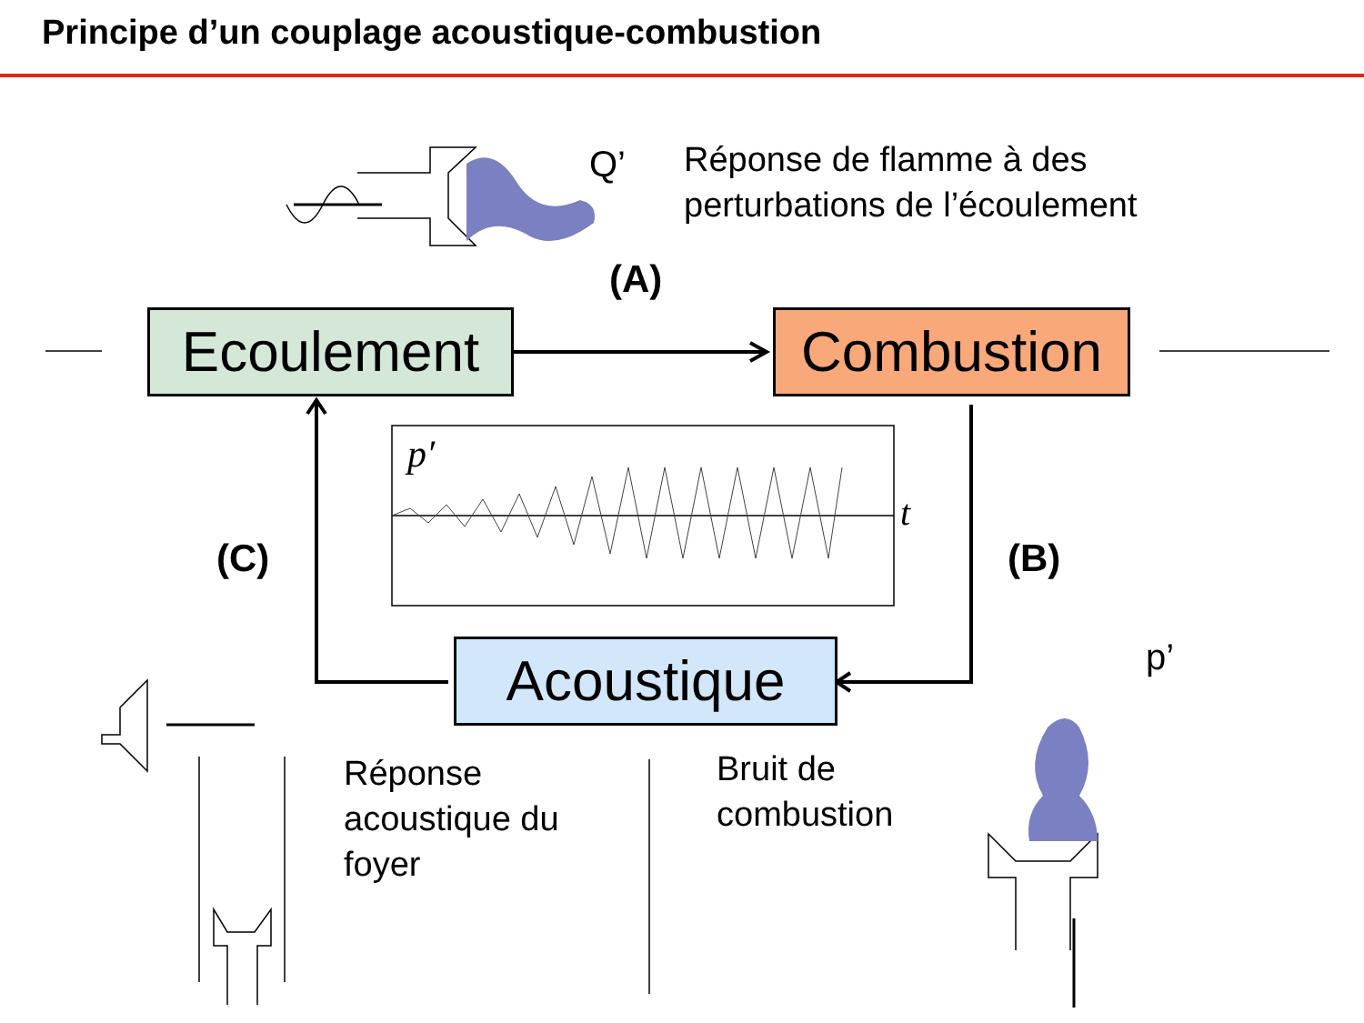Principe d’un couplage acoustique-combustion
Q’
Réponse de flamme à des
perturbations de l’écoulement
(A)
Ecoulement Combustion
p′
t
(C) (B)
Acoustique p’
Réponse
acoustique du
foyer
Bruit de
combustion